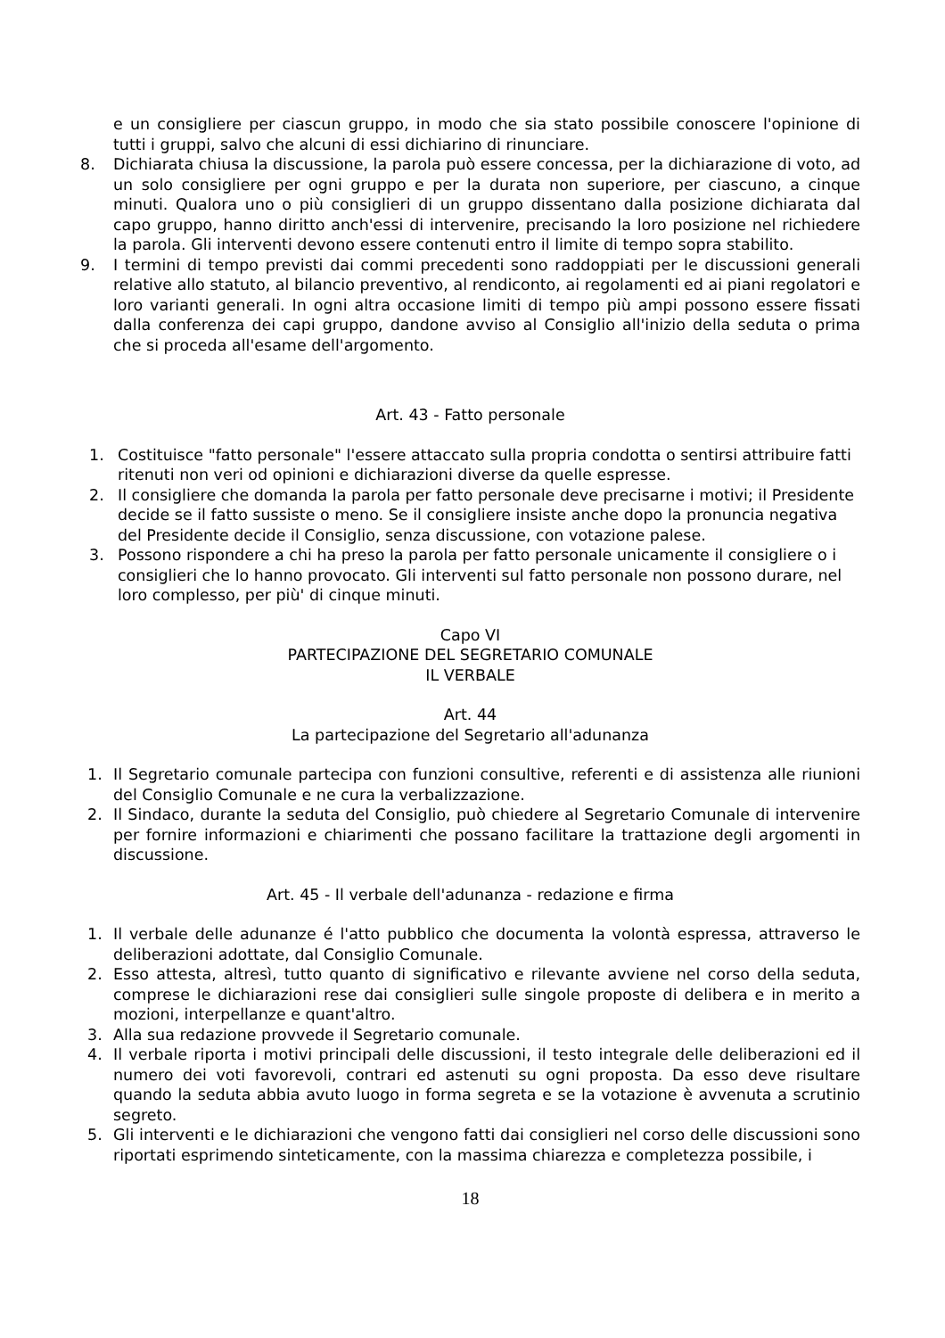e un consigliere per ciascun gruppo, in modo che sia stato possibile conoscere l'opinione di tutti i gruppi, salvo che alcuni di essi dichiarino di rinunciare.
8. Dichiarata chiusa la discussione, la parola può essere concessa, per la dichiarazione di voto, ad un solo consigliere per ogni gruppo e per la durata non superiore, per ciascuno, a cinque minuti. Qualora uno o più consiglieri di un gruppo dissentano dalla posizione dichiarata dal capo gruppo, hanno diritto anch'essi di intervenire, precisando la loro posizione nel richiedere la parola. Gli interventi devono essere contenuti entro il limite di tempo sopra stabilito.
9. I termini di tempo previsti dai commi precedenti sono raddoppiati per le discussioni generali relative allo statuto, al bilancio preventivo, al rendiconto, ai regolamenti ed ai piani regolatori e loro varianti generali. In ogni altra occasione limiti di tempo più ampi possono essere fissati dalla conferenza dei capi gruppo, dandone avviso al Consiglio all'inizio della seduta o prima che si proceda all'esame dell'argomento.
Art. 43 - Fatto personale
1. Costituisce "fatto personale" l'essere attaccato sulla propria condotta o sentirsi attribuire fatti ritenuti non veri od opinioni e dichiarazioni diverse da quelle espresse.
2. Il consigliere che domanda la parola per fatto personale deve precisarne i motivi; il Presidente decide se il fatto sussiste o meno. Se il consigliere insiste anche dopo la pronuncia negativa del Presidente decide il Consiglio, senza discussione, con votazione palese.
3. Possono rispondere a chi ha preso la parola per fatto personale unicamente il consigliere o i consiglieri che lo hanno provocato. Gli interventi sul fatto personale non possono durare, nel loro complesso, per più' di cinque minuti.
Capo VI
PARTECIPAZIONE DEL SEGRETARIO COMUNALE
IL VERBALE
Art. 44
La partecipazione del Segretario all'adunanza
1. Il Segretario comunale partecipa con funzioni consultive, referenti e di assistenza alle riunioni del Consiglio Comunale e ne cura la verbalizzazione.
2. Il Sindaco, durante la seduta del Consiglio, può chiedere al Segretario Comunale di intervenire per fornire informazioni e chiarimenti che possano facilitare la trattazione degli argomenti in discussione.
Art. 45 - Il verbale dell'adunanza - redazione e firma
1. Il verbale delle adunanze é l'atto pubblico che documenta la volontà espressa, attraverso le deliberazioni adottate, dal Consiglio Comunale.
2. Esso attesta, altresì, tutto quanto di significativo e rilevante avviene nel corso della seduta, comprese le dichiarazioni rese dai consiglieri sulle singole proposte di delibera e in merito a mozioni, interpellanze e quant'altro.
3. Alla sua redazione provvede il Segretario comunale.
4. Il verbale riporta i motivi principali delle discussioni, il testo integrale delle deliberazioni ed il numero dei voti favorevoli, contrari ed astenuti su ogni proposta. Da esso deve risultare quando la seduta abbia avuto luogo in forma segreta e se la votazione è avvenuta a scrutinio segreto.
5. Gli interventi e le dichiarazioni che vengono fatti dai consiglieri nel corso delle discussioni sono riportati esprimendo sinteticamente, con la massima chiarezza e completezza possibile, i
18